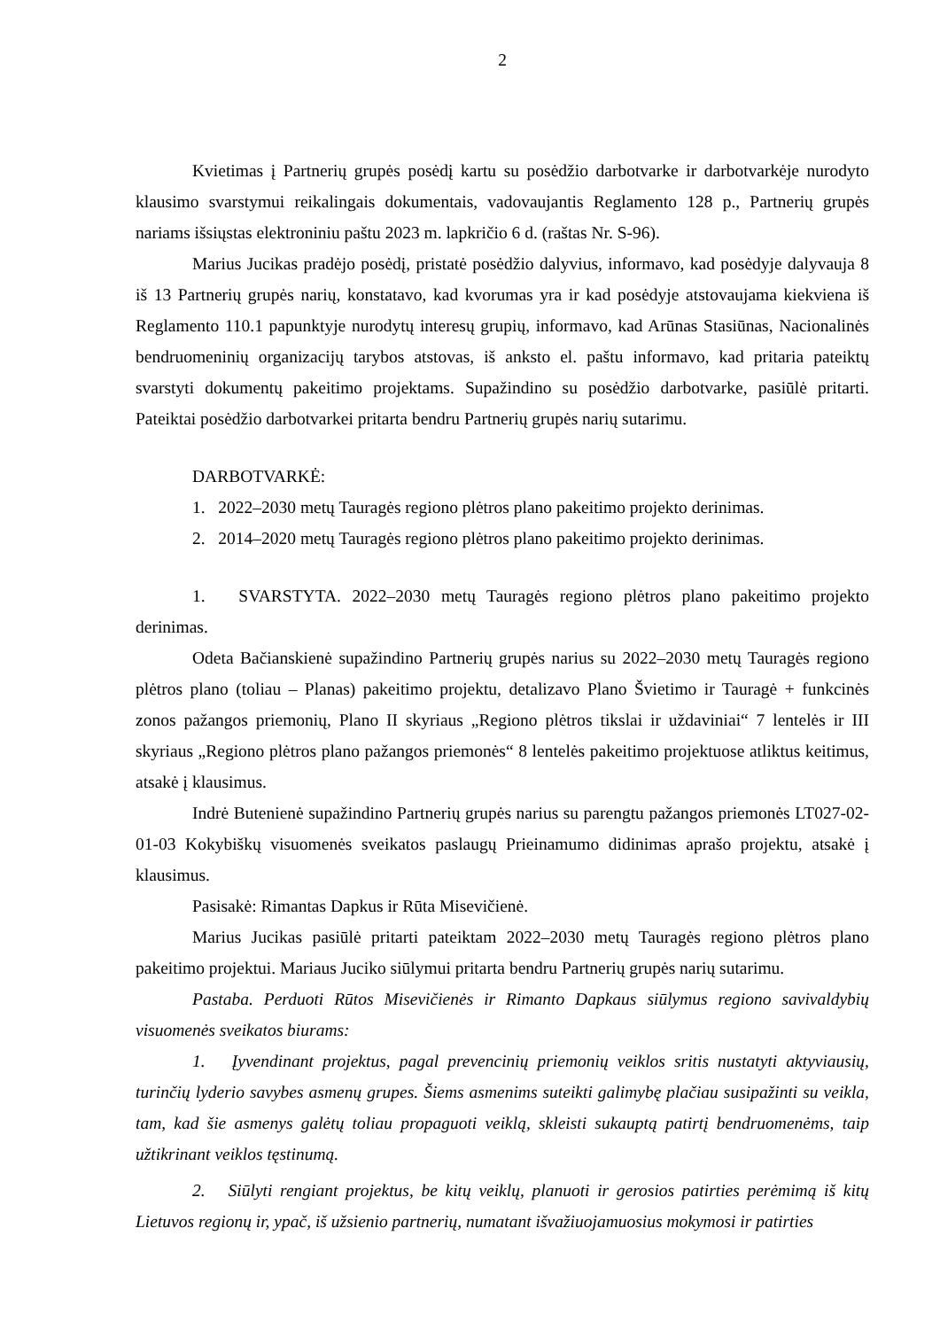2
Kvietimas į Partnerių grupės posėdį kartu su posėdžio darbotvarke ir darbotvarkėje nurodyto klausimo svarstymui reikalingais dokumentais, vadovaujantis Reglamento 128 p., Partnerių grupės nariams išsiųstas elektroniniu paštu 2023 m. lapkričio 6 d. (raštas Nr. S-96).
Marius Jucikas pradėjo posėdį, pristatė posėdžio dalyvius, informavo, kad posėdyje dalyvauja 8 iš 13 Partnerių grupės narių, konstatavo, kad kvorumas yra ir kad posėdyje atstovaujama kiekviena iš Reglamento 110.1 papunktyje nurodytų interesų grupių, informavo, kad Arūnas Stasiūnas, Nacionalinės bendruomeninių organizacijų tarybos atstovas, iš anksto el. paštu informavo, kad pritaria pateiktų svarstyti dokumentų pakeitimo projektams. Supažindino su posėdžio darbotvarke, pasiūlė pritarti. Pateiktai posėdžio darbotvarkei pritarta bendru Partnerių grupės narių sutarimu.
DARBOTVARKĖ:
1. 2022–2030 metų Tauragės regiono plėtros plano pakeitimo projekto derinimas.
2. 2014–2020 metų Tauragės regiono plėtros plano pakeitimo projekto derinimas.
1. SVARSTYTA. 2022–2030 metų Tauragės regiono plėtros plano pakeitimo projekto derinimas.
Odeta Bačianskienė supažindino Partnerių grupės narius su 2022–2030 metų Tauragės regiono plėtros plano (toliau – Planas) pakeitimo projektu, detalizavo Plano Švietimo ir Tauragė + funkcinės zonos pažangos priemonių, Plano II skyriaus „Regiono plėtros tikslai ir uždaviniai“ 7 lentelės ir III skyriaus „Regiono plėtros plano pažangos priemonės“ 8 lentelės pakeitimo projektuose atliktus keitimus, atsakė į klausimus.
Indrė Butenienė supažindino Partnerių grupės narius su parengtu pažangos priemonės LT027-02-01-03 Kokybiškų visuomenės sveikatos paslaugų Prieinamumo didinimas aprašo projektu, atsakė į klausimus.
Pasisakė: Rimantas Dapkus ir Rūta Misevičienė.
Marius Jucikas pasiūlė pritarti pateiktam 2022–2030 metų Tauragės regiono plėtros plano pakeitimo projektui. Mariaus Juciko siūlymui pritarta bendru Partnerių grupės narių sutarimu.
Pastaba. Perduoti Rūtos Misevičienės ir Rimanto Dapkaus siūlymus regiono savivaldybių visuomenės sveikatos biurams:
1. Įyvendinant projektus, pagal prevencinių priemonių veiklos sritis nustatyti aktyviausių, turinčių lyderio savybes asmenų grupes. Šiems asmenims suteikti galimybę plačiau susipažinti su veikla, tam, kad šie asmenys galėtų toliau propaguoti veiklą, skleisti sukauptą patirtį bendruomenėms, taip užtikrinant veiklos tęstinumą.
2. Siūlyti rengiant projektus, be kitų veiklų, planuoti ir gerosios patirties perėmimą iš kitų Lietuvos regionų ir, ypač, iš užsienio partnerių, numatant išvažiuojamuosius mokymosi ir patirties